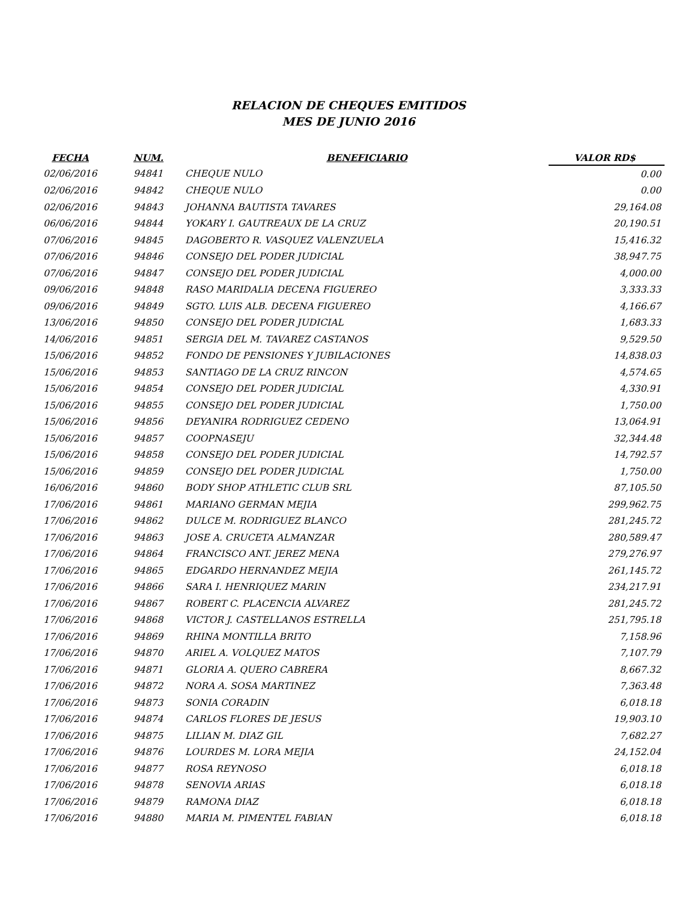RELACION DE CHEQUES EMITIDOS
MES DE JUNIO 2016
| FECHA | NUM. | BENEFICIARIO | VALOR RD$ |
| --- | --- | --- | --- |
| 02/06/2016 | 94841 | CHEQUE NULO | 0.00 |
| 02/06/2016 | 94842 | CHEQUE NULO | 0.00 |
| 02/06/2016 | 94843 | JOHANNA BAUTISTA TAVARES | 29,164.08 |
| 06/06/2016 | 94844 | YOKARY I. GAUTREAUX DE LA CRUZ | 20,190.51 |
| 07/06/2016 | 94845 | DAGOBERTO R. VASQUEZ VALENZUELA | 15,416.32 |
| 07/06/2016 | 94846 | CONSEJO DEL PODER JUDICIAL | 38,947.75 |
| 07/06/2016 | 94847 | CONSEJO DEL PODER JUDICIAL | 4,000.00 |
| 09/06/2016 | 94848 | RASO MARIDALIA DECENA FIGUEREO | 3,333.33 |
| 09/06/2016 | 94849 | SGTO. LUIS ALB. DECENA FIGUEREO | 4,166.67 |
| 13/06/2016 | 94850 | CONSEJO DEL PODER JUDICIAL | 1,683.33 |
| 14/06/2016 | 94851 | SERGIA DEL M. TAVAREZ CASTANOS | 9,529.50 |
| 15/06/2016 | 94852 | FONDO DE PENSIONES Y JUBILACIONES | 14,838.03 |
| 15/06/2016 | 94853 | SANTIAGO DE LA CRUZ RINCON | 4,574.65 |
| 15/06/2016 | 94854 | CONSEJO DEL PODER JUDICIAL | 4,330.91 |
| 15/06/2016 | 94855 | CONSEJO DEL PODER JUDICIAL | 1,750.00 |
| 15/06/2016 | 94856 | DEYANIRA RODRIGUEZ CEDENO | 13,064.91 |
| 15/06/2016 | 94857 | COOPNASEJU | 32,344.48 |
| 15/06/2016 | 94858 | CONSEJO DEL PODER JUDICIAL | 14,792.57 |
| 15/06/2016 | 94859 | CONSEJO DEL PODER JUDICIAL | 1,750.00 |
| 16/06/2016 | 94860 | BODY SHOP ATHLETIC CLUB SRL | 87,105.50 |
| 17/06/2016 | 94861 | MARIANO GERMAN MEJIA | 299,962.75 |
| 17/06/2016 | 94862 | DULCE M. RODRIGUEZ BLANCO | 281,245.72 |
| 17/06/2016 | 94863 | JOSE A. CRUCETA ALMANZAR | 280,589.47 |
| 17/06/2016 | 94864 | FRANCISCO ANT. JEREZ MENA | 279,276.97 |
| 17/06/2016 | 94865 | EDGARDO HERNANDEZ MEJIA | 261,145.72 |
| 17/06/2016 | 94866 | SARA I. HENRIQUEZ MARIN | 234,217.91 |
| 17/06/2016 | 94867 | ROBERT C. PLACENCIA ALVAREZ | 281,245.72 |
| 17/06/2016 | 94868 | VICTOR J. CASTELLANOS ESTRELLA | 251,795.18 |
| 17/06/2016 | 94869 | RHINA MONTILLA BRITO | 7,158.96 |
| 17/06/2016 | 94870 | ARIEL A. VOLQUEZ MATOS | 7,107.79 |
| 17/06/2016 | 94871 | GLORIA A. QUERO CABRERA | 8,667.32 |
| 17/06/2016 | 94872 | NORA A. SOSA MARTINEZ | 7,363.48 |
| 17/06/2016 | 94873 | SONIA CORADIN | 6,018.18 |
| 17/06/2016 | 94874 | CARLOS FLORES DE JESUS | 19,903.10 |
| 17/06/2016 | 94875 | LILIAN M. DIAZ GIL | 7,682.27 |
| 17/06/2016 | 94876 | LOURDES M. LORA MEJIA | 24,152.04 |
| 17/06/2016 | 94877 | ROSA REYNOSO | 6,018.18 |
| 17/06/2016 | 94878 | SENOVIA ARIAS | 6,018.18 |
| 17/06/2016 | 94879 | RAMONA DIAZ | 6,018.18 |
| 17/06/2016 | 94880 | MARIA M. PIMENTEL FABIAN | 6,018.18 |